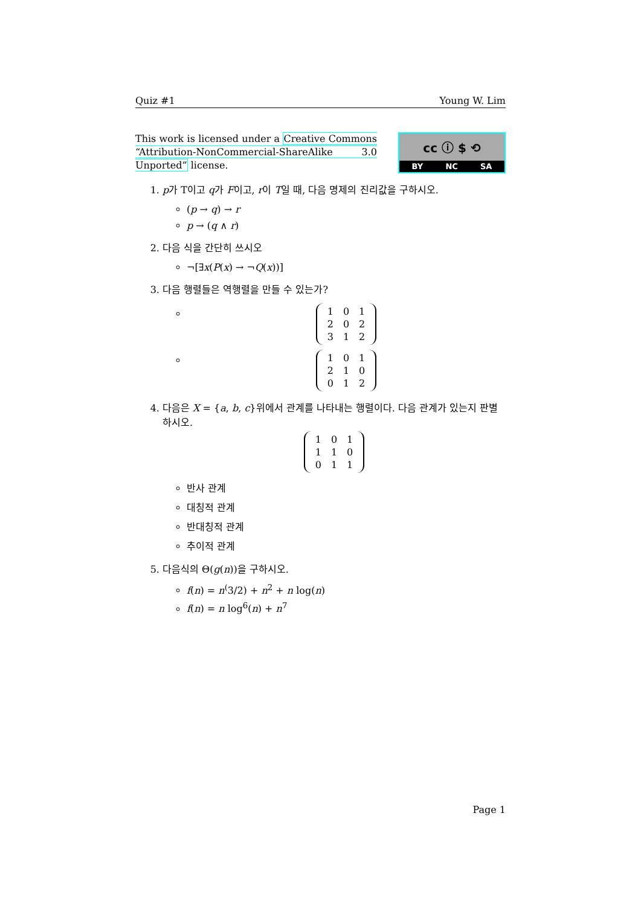Quiz #1 Young W. Lim
This work is licensed under a Creative Commons “Attribution-NonCommercial-ShareAlike 3.0 Unported” license.
cc ⓘ $ ⟲
BY NC SA
1. p가 T이고 q가 F이고, r이 T일 때, 다음 명제의 진리값을 구하시오.
(p → q) → r
p → (q ∧ r)
2. 다음 식을 간단히 쓰시오
¬[∃x(P(x) → ¬Q(x))]
3. 다음 행렬들은 역행렬을 만들 수 있는가?
| 1 | 0 | 1 |
| 2 | 0 | 2 |
| 3 | 1 | 2 |
| 1 | 0 | 1 |
| 2 | 1 | 0 |
| 0 | 1 | 2 |
4. 다음은 X = {a, b, c}위에서 관계를 나타내는 행렬이다. 다음 관계가 있는지 판별하시오.
| 1 | 0 | 1 |
| 1 | 1 | 0 |
| 0 | 1 | 1 |
반사 관계
대칭적 관계
반대칭적 관계
추이적 관계
5. 다음식의 Θ(g(n))을 구하시오.
f(n) = n<sup>(</sup>3/2) + n<sup>2</sup> + n log(n)
f(n) = n log<sup>6</sup>(n) + n<sup>7</sup>
Page 1